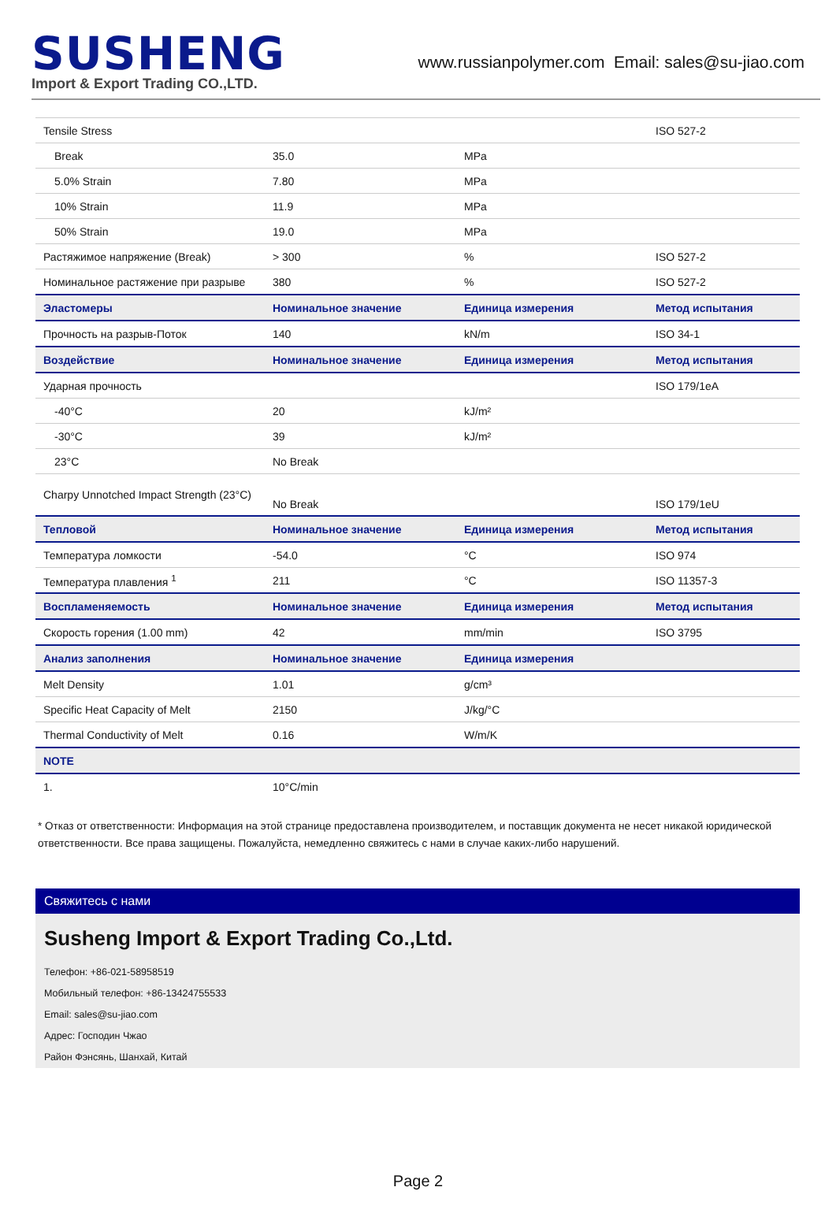SUSHENG
Import & Export Trading CO.,LTD.
www.russianpolymer.com Email: sales@su-jiao.com
| Tensile Stress | | | ISO 527-2 |
| Break | 35.0 | MPa | |
| 5.0% Strain | 7.80 | MPa | |
| 10% Strain | 11.9 | MPa | |
| 50% Strain | 19.0 | MPa | |
| Растяжимое напряжение (Break) | > 300 | % | ISO 527-2 |
| Номинальное растяжение при разрыве | 380 | % | ISO 527-2 |
| Эластомеры | Номинальное значение | Единица измерения | Метод испытания |
| Прочность на разрыв-Поток | 140 | kN/m | ISO 34-1 |
| Воздействие | Номинальное значение | Единица измерения | Метод испытания |
| Ударная прочность | | | ISO 179/1eA |
| -40°C | 20 | kJ/m² | |
| -30°C | 39 | kJ/m² | |
| 23°C | No Break | | |
| Charpy Unnotched Impact Strength (23°C) | No Break | | ISO 179/1eU |
| Тепловой | Номинальное значение | Единица измерения | Метод испытания |
| Температура ломкости | -54.0 | °C | ISO 974 |
| Температура плавления <sup>1</sup> | 211 | °C | ISO 11357-3 |
| Воспламеняемость | Номинальное значение | Единица измерения | Метод испытания |
| Скорость горения (1.00 mm) | 42 | mm/min | ISO 3795 |
| Анализ заполнения | Номинальное значение | Единица измерения | |
| Melt Density | 1.01 | g/cm³ | |
| Specific Heat Capacity of Melt | 2150 | J/kg/°C | |
| Thermal Conductivity of Melt | 0.16 | W/m/K | |
| NOTE | | | |
| 1. | 10°C/min | | |
* Отказ от ответственности: Информация на этой странице предоставлена производителем, и поставщик документа не несет никакой юридической ответственности. Все права защищены. Пожалуйста, немедленно свяжитесь с нами в случае каких-либо нарушений.
Свяжитесь с нами
Susheng Import & Export Trading Co.,Ltd.
Телефон: +86-021-58958519
Мобильный телефон: +86-13424755533
Email: sales@su-jiao.com
Адрес: Господин Чжао
Район Фэнсянь, Шанхай, Китай
Page 2